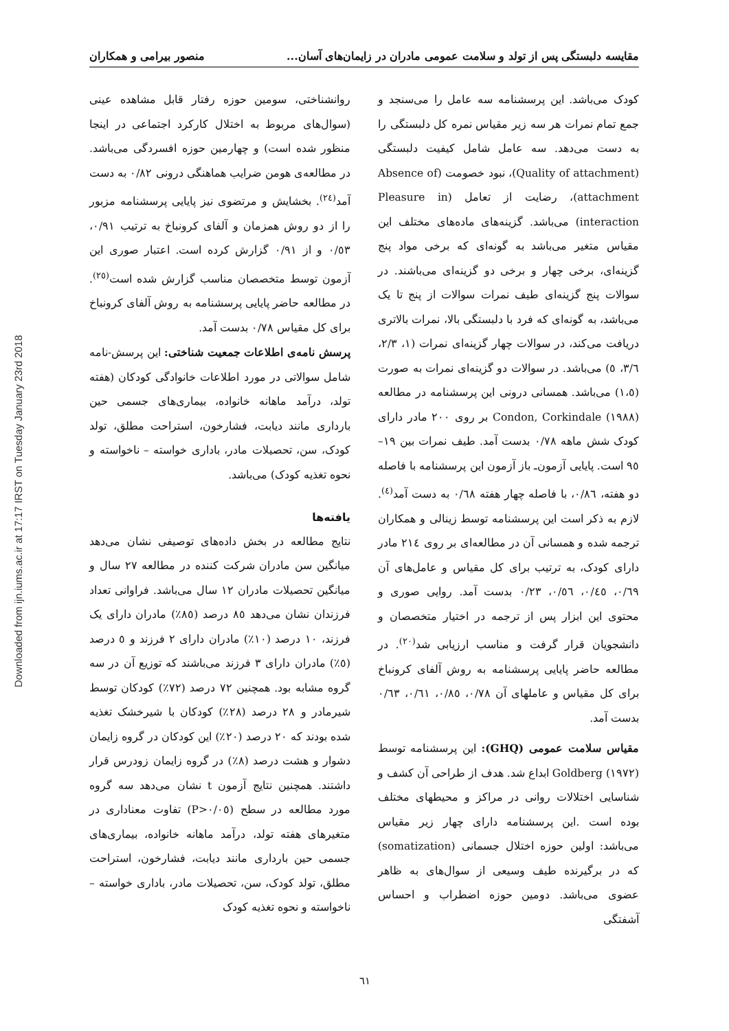مقایسه دلبستگی پس از تولد و سلامت عمومی مادران در زایمان‌های آسان... منصور بیرامی و همکاران
Downloaded from ijn.iums.ac.ir at 17:17 IRST on Tuesday January 23rd 2018
کودک می‌باشد. این پرسشنامه سه عامل را می‌سنجد و جمع تمام نمرات هر سه زیر مقیاس نمره کل دلبستگی را به دست می‌دهد. سه عامل شامل کیفیت دلبستگی (Quality of attachment)، نبود خصومت (Absence of attachment)، رضایت از تعامل (Pleasure in interaction) می‌باشد. گزینه‌های ماده‌های مختلف این مقیاس متغیر می‌باشد به گونه‌ای که برخی مواد پنج گزینه‌ای، برخی چهار و برخی دو گزینه‌ای می‌باشند. در سوالات پنج گزینه‌ای طیف نمرات سوالات از پنج تا یک می‌باشد، به گونه‌ای که فرد با دلبستگی بالا، نمرات بالاتری دریافت می‌کند، در سوالات چهار گزینه‌ای نمرات (۱، ۲/۳، ۳/٦، ٥) می‌باشد. در سوالات دو گزینه‌ای نمرات به صورت (۱،٥) می‌باشد. همسانی درونی این پرسشنامه در مطالعه Condon, Corkindale (۱۹۸۸) بر روی ۲۰۰ مادر دارای کودک شش ماهه ۰/۷۸ بدست آمد. طیف نمرات بین ۱۹–۹٥ است. پایایی آزمون‌ـ باز آزمون این پرسشنامه با فاصله دو هفته، ۰/۸٦، با فاصله چهار هفته ۰/٦۸ به دست آمد<sup>(٤)</sup>. لازم به ذکر است این پرسشنامه توسط زینالی و همکاران ترجمه شده و همسانی آن در مطالعه‌ای بر روی ۲۱٤ مادر دارای کودک، به ترتیب برای کل مقیاس و عامل‌های آن ۰/٦۹، ۰/٤٥، ۰/٥٦، ۰/۲۳ بدست آمد. روایی صوری و محتوی این ابزار پس از ترجمه در اختیار متخصصان و دانشجویان قرار گرفت و مناسب ارزیابی شد<sup>(۲۰)</sup>. در مطالعه حاضر پایایی پرسشنامه به روش آلفای کرونباخ برای کل مقیاس و عاملهای آن ۰/۷۸، ۰/۸٥، ۰/٦۱، ۰/٦۳ بدست آمد.
مقیاس سلامت عمومی (GHQ): این پرسشنامه توسط Goldberg (۱۹۷۲) ابداع شد. هدف از طراحی آن کشف و شناسایی اختلالات روانی در مراکز و محیطهای مختلف بوده است .این پرسشنامه دارای چهار زیر مقیاس می‌باشد: اولین حوزه اختلال جسمانی (somatization) که در برگیرنده طیف وسیعی از سوال‌های به ظاهر عضوی می‌باشد. دومین حوزه اضطراب و احساس آشفتگی
روانشناختی، سومین حوزه رفتار قابل مشاهده عینی (سوال‌های مربوط به اختلال کارکرد اجتماعی در اینجا منظور شده است) و چهارمین حوزه افسردگی می‌باشد. در مطالعه‌ی هومن ضرایب هماهنگی درونی ۰/۸۲ به دست آمد<sup>(۲٤)</sup>. بخشایش و مرتضوی نیز پایایی پرسشنامه مزبور را از دو روش همزمان و آلفای کرونباخ به ترتیب ۰/۹۱، ۰/٥۳ و از ۰/۹۱ گزارش کرده است. اعتبار صوری این آزمون توسط متخصصان مناسب گزارش شده است<sup>(۲٥)</sup>. در مطالعه حاضر پایایی پرسشنامه به روش آلفای کرونباخ برای کل مقیاس ۰/۷۸ بدست آمد.
پرسش نامه‌ی اطلاعات جمعیت شناختی: این پرسش-نامه شامل سوالاتی در مورد اطلاعات خانوادگی کودکان (هفته تولد، درآمد ماهانه خانواده، بیماری‌های جسمی حین بارداری مانند دیابت، فشارخون، استراحت مطلق، تولد کودک، سن، تحصیلات مادر، باداری خواسته – ناخواسته و نحوه تغذیه کودک) می‌باشد.
یافته‌ها
نتایج مطالعه در بخش داده‌های توصیفی نشان می‌دهد میانگین سن مادران شرکت کننده در مطالعه ۲۷ سال و میانگین تحصیلات مادران ۱۲ سال می‌باشد. فراوانی تعداد فرزندان نشان می‌دهد ۸٥ درصد (۸٥٪) مادران دارای یک فرزند، ۱۰ درصد (۱۰٪) مادران دارای ۲ فرزند و ٥ درصد (٥٪) مادران دارای ۳ فرزند می‌باشند که توزیع آن در سه گروه مشابه بود. همچنین ۷۲ درصد (۷۲٪) کودکان توسط شیرمادر و ۲۸ درصد (۲۸٪) کودکان با شیرخشک تغذیه شده بودند که ۲۰ درصد (۲۰٪) این کودکان در گروه زایمان دشوار و هشت درصد (۸٪) در گروه زایمان زودرس قرار داشتند. همچنین نتایج آزمون t نشان می‌دهد سه گروه مورد مطالعه در سطح (P>۰/۰٥) تفاوت معناداری در متغیرهای هفته تولد، درآمد ماهانه خانواده، بیماری‌های جسمی حین بارداری مانند دیابت، فشارخون، استراحت مطلق، تولد کودک، سن، تحصیلات مادر، باداری خواسته –ناخواسته و نحوه تغذیه کودک
٦۱